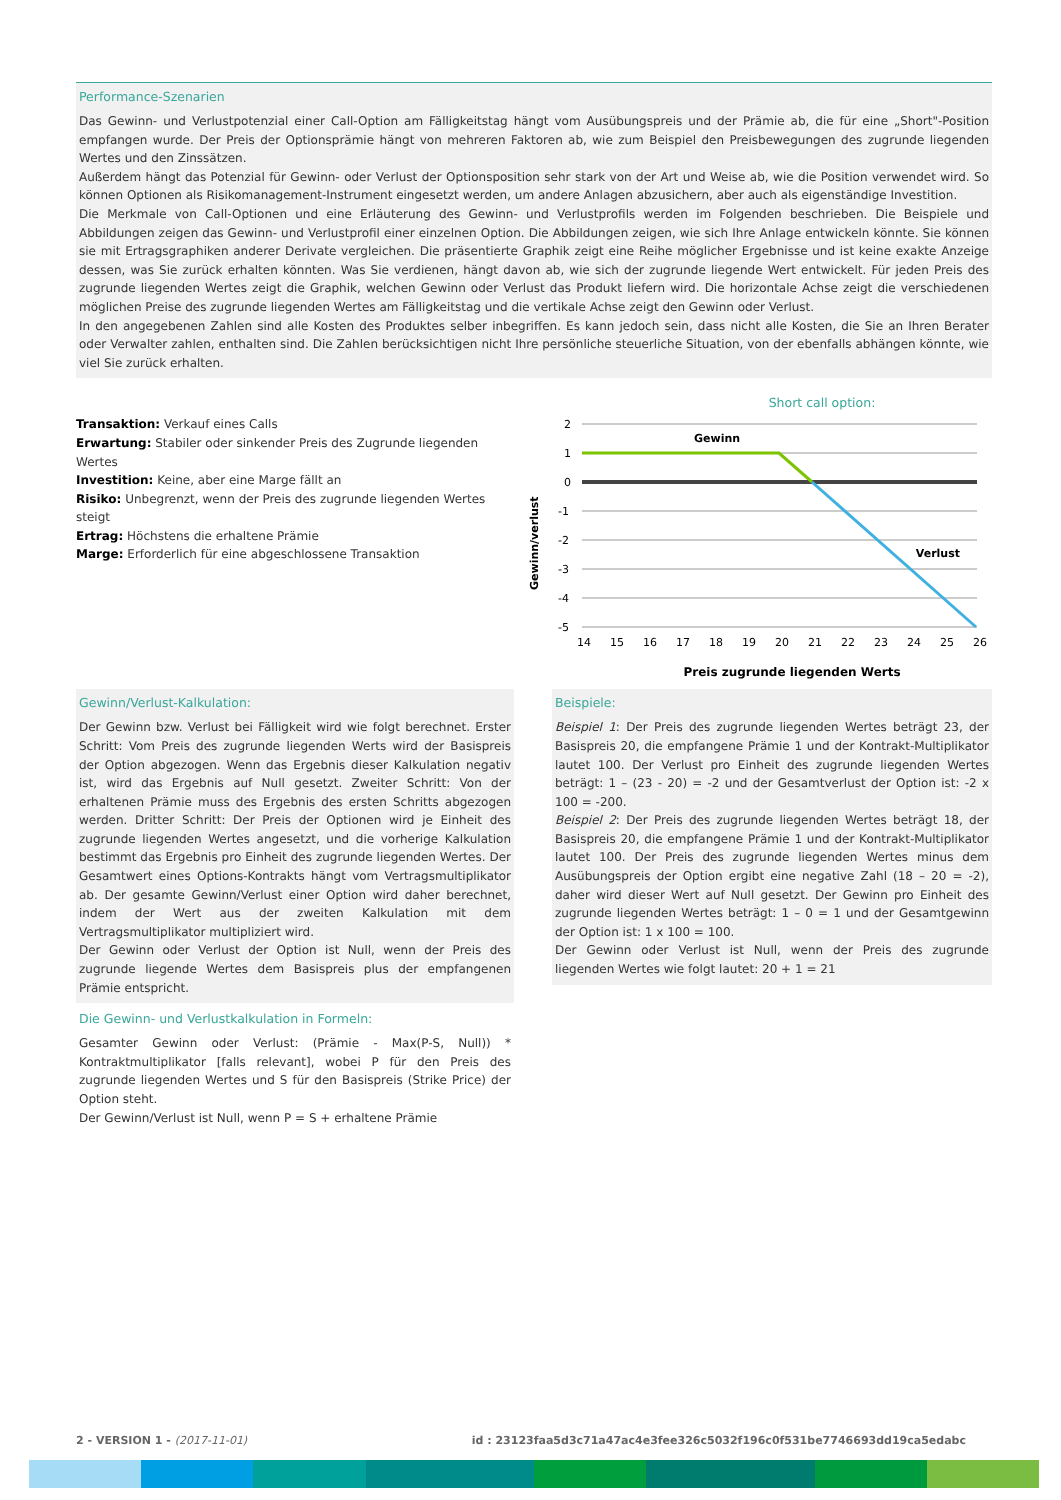Performance-Szenarien
Das Gewinn- und Verlustpotenzial einer Call-Option am Fälligkeitstag hängt vom Ausübungspreis und der Prämie ab, die für eine „Short"-Position empfangen wurde. Der Preis der Optionsprämie hängt von mehreren Faktoren ab, wie zum Beispiel den Preisbewegungen des zugrunde liegenden Wertes und den Zinssätzen.
Außerdem hängt das Potenzial für Gewinn- oder Verlust der Optionsposition sehr stark von der Art und Weise ab, wie die Position verwendet wird. So können Optionen als Risikomanagement-Instrument eingesetzt werden, um andere Anlagen abzusichern, aber auch als eigenständige Investition.
Die Merkmale von Call-Optionen und eine Erläuterung des Gewinn- und Verlustprofils werden im Folgenden beschrieben. Die Beispiele und Abbildungen zeigen das Gewinn- und Verlustprofil einer einzelnen Option. Die Abbildungen zeigen, wie sich Ihre Anlage entwickeln könnte. Sie können sie mit Ertragsgraphiken anderer Derivate vergleichen. Die präsentierte Graphik zeigt eine Reihe möglicher Ergebnisse und ist keine exakte Anzeige dessen, was Sie zurück erhalten könnten. Was Sie verdienen, hängt davon ab, wie sich der zugrunde liegende Wert entwickelt. Für jeden Preis des zugrunde liegenden Wertes zeigt die Graphik, welchen Gewinn oder Verlust das Produkt liefern wird. Die horizontale Achse zeigt die verschiedenen möglichen Preise des zugrunde liegenden Wertes am Fälligkeitstag und die vertikale Achse zeigt den Gewinn oder Verlust.
In den angegebenen Zahlen sind alle Kosten des Produktes selber inbegriffen. Es kann jedoch sein, dass nicht alle Kosten, die Sie an Ihren Berater oder Verwalter zahlen, enthalten sind. Die Zahlen berücksichtigen nicht Ihre persönliche steuerliche Situation, von der ebenfalls abhängen könnte, wie viel Sie zurück erhalten.
Transaktion: Verkauf eines Calls
Erwartung: Stabiler oder sinkender Preis des Zugrunde liegenden Wertes
Investition: Keine, aber eine Marge fällt an
Risiko: Unbegrenzt, wenn der Preis des zugrunde liegenden Wertes steigt
Ertrag: Höchstens die erhaltene Prämie
Marge: Erforderlich für eine abgeschlossene Transaktion
Short call option:
2
1
0
-1
-2
-3
-4
-5
Gewinn
Verlust
Gewinn/verlust
14
15
16
17
18
19
20
21
22
23
24
25
26
Preis zugrunde liegenden Werts
Gewinn/Verlust-Kalkulation:
Der Gewinn bzw. Verlust bei Fälligkeit wird wie folgt berechnet. Erster Schritt: Vom Preis des zugrunde liegenden Werts wird der Basispreis der Option abgezogen. Wenn das Ergebnis dieser Kalkulation negativ ist, wird das Ergebnis auf Null gesetzt. Zweiter Schritt: Von der erhaltenen Prämie muss des Ergebnis des ersten Schritts abgezogen werden. Dritter Schritt: Der Preis der Optionen wird je Einheit des zugrunde liegenden Wertes angesetzt, und die vorherige Kalkulation bestimmt das Ergebnis pro Einheit des zugrunde liegenden Wertes. Der Gesamtwert eines Options-Kontrakts hängt vom Vertragsmultiplikator ab. Der gesamte Gewinn/Verlust einer Option wird daher berechnet, indem der Wert aus der zweiten Kalkulation mit dem Vertragsmultiplikator multipliziert wird.
Der Gewinn oder Verlust der Option ist Null, wenn der Preis des zugrunde liegende Wertes dem Basispreis plus der empfangenen Prämie entspricht.
Die Gewinn- und Verlustkalkulation in Formeln:
Gesamter Gewinn oder Verlust: (Prämie - Max(P-S, Null)) * Kontraktmultiplikator [falls relevant], wobei P für den Preis des zugrunde liegenden Wertes und S für den Basispreis (Strike Price) der Option steht.
Der Gewinn/Verlust ist Null, wenn P = S + erhaltene Prämie
Beispiele:
Beispiel 1: Der Preis des zugrunde liegenden Wertes beträgt 23, der Basispreis 20, die empfangene Prämie 1 und der Kontrakt-Multiplikator lautet 100. Der Verlust pro Einheit des zugrunde liegenden Wertes beträgt: 1 – (23 - 20) = -2 und der Gesamtverlust der Option ist: -2 x 100 = -200.
Beispiel 2: Der Preis des zugrunde liegenden Wertes beträgt 18, der Basispreis 20, die empfangene Prämie 1 und der Kontrakt-Multiplikator lautet 100. Der Preis des zugrunde liegenden Wertes minus dem Ausübungspreis der Option ergibt eine negative Zahl (18 – 20 = -2), daher wird dieser Wert auf Null gesetzt. Der Gewinn pro Einheit des zugrunde liegenden Wertes beträgt: 1 – 0 = 1 und der Gesamtgewinn der Option ist: 1 x 100 = 100.
Der Gewinn oder Verlust ist Null, wenn der Preis des zugrunde liegenden Wertes wie folgt lautet: 20 + 1 = 21
2 - VERSION 1 - (2017-11-01) id : 23123faa5d3c71a47ac4e3fee326c5032f196c0f531be7746693dd19ca5edabc